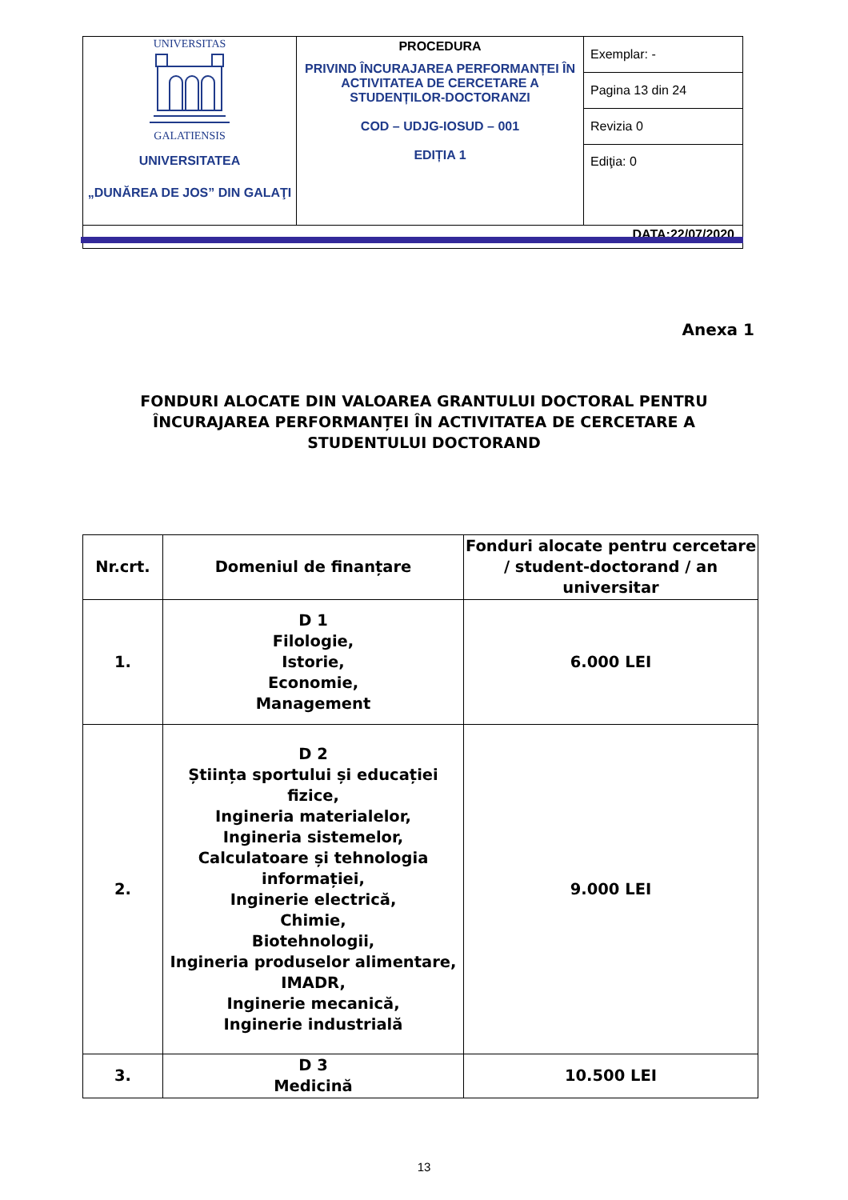| UNIVERSITAS GALATIENSIS UNIVERSITATEA „DUNĂREA DE JOS” DIN GALAŢI | PROCEDURA PRIVIND ÎNCURAJAREA PERFORMANȚEI ÎN ACTIVITATEA DE CERCETARE A STUDENȚILOR-DOCTORANZI COD – UDJG-IOSUD – 001 EDIȚIA 1 | Exemplar: - |
| | | Pagina 13 din 24 |
| | | Revizia 0 |
| | | Ediţia: 0 |
| DATA:22/07/2020 | | |
Anexa 1
FONDURI ALOCATE DIN VALOAREA GRANTULUI DOCTORAL PENTRU ÎNCURAJAREA PERFORMANȚEI ÎN ACTIVITATEA DE CERCETARE A STUDENTULUI DOCTORAND
| Nr.crt. | Domeniul de finanțare | Fonduri alocate pentru cercetare / student-doctorand / an universitar |
| --- | --- | --- |
| 1. | D 1 Filologie, Istorie, Economie, Management | 6.000 LEI |
| 2. | D 2 Știința sportului și educației fizice, Ingineria materialelor, Ingineria sistemelor, Calculatoare și tehnologia informației, Inginerie electrică, Chimie, Biotehnologii, Ingineria produselor alimentare, IMADR, Inginerie mecanică, Inginerie industrială | 9.000 LEI |
| 3. | D 3 Medicină | 10.500 LEI |
13